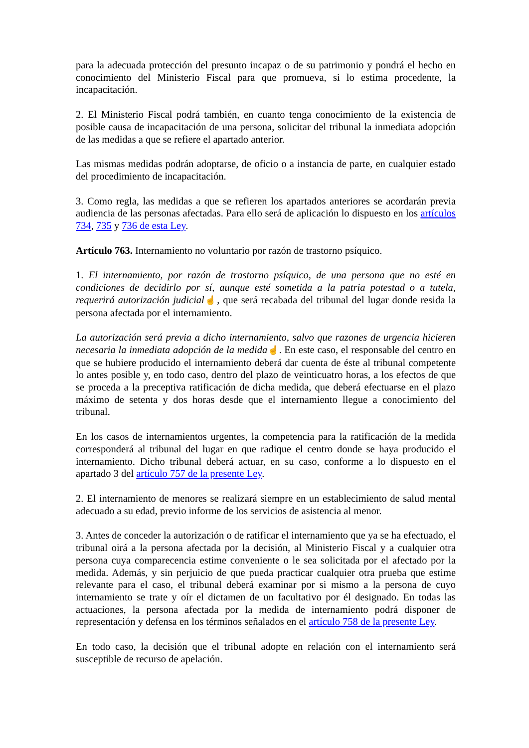para la adecuada protección del presunto incapaz o de su patrimonio y pondrá el hecho en conocimiento del Ministerio Fiscal para que promueva, si lo estima procedente, la incapacitación.
2. El Ministerio Fiscal podrá también, en cuanto tenga conocimiento de la existencia de posible causa de incapacitación de una persona, solicitar del tribunal la inmediata adopción de las medidas a que se refiere el apartado anterior.
Las mismas medidas podrán adoptarse, de oficio o a instancia de parte, en cualquier estado del procedimiento de incapacitación.
3. Como regla, las medidas a que se refieren los apartados anteriores se acordarán previa audiencia de las personas afectadas. Para ello será de aplicación lo dispuesto en los artículos 734, 735 y 736 de esta Ley.
Artículo 763. Internamiento no voluntario por razón de trastorno psíquico.
1. El internamiento, por razón de trastorno psíquico, de una persona que no esté en condiciones de decidirlo por sí, aunque esté sometida a la patria potestad o a tutela, requerirá autorización judicial☝, que será recabada del tribunal del lugar donde resida la persona afectada por el internamiento.
La autorización será previa a dicho internamiento, salvo que razones de urgencia hicieren necesaria la inmediata adopción de la medida☝. En este caso, el responsable del centro en que se hubiere producido el internamiento deberá dar cuenta de éste al tribunal competente lo antes posible y, en todo caso, dentro del plazo de veinticuatro horas, a los efectos de que se proceda a la preceptiva ratificación de dicha medida, que deberá efectuarse en el plazo máximo de setenta y dos horas desde que el internamiento llegue a conocimiento del tribunal.
En los casos de internamientos urgentes, la competencia para la ratificación de la medida corresponderá al tribunal del lugar en que radique el centro donde se haya producido el internamiento. Dicho tribunal deberá actuar, en su caso, conforme a lo dispuesto en el apartado 3 del artículo 757 de la presente Ley.
2. El internamiento de menores se realizará siempre en un establecimiento de salud mental adecuado a su edad, previo informe de los servicios de asistencia al menor.
3. Antes de conceder la autorización o de ratificar el internamiento que ya se ha efectuado, el tribunal oirá a la persona afectada por la decisión, al Ministerio Fiscal y a cualquier otra persona cuya comparecencia estime conveniente o le sea solicitada por el afectado por la medida. Además, y sin perjuicio de que pueda practicar cualquier otra prueba que estime relevante para el caso, el tribunal deberá examinar por si mismo a la persona de cuyo internamiento se trate y oír el dictamen de un facultativo por él designado. En todas las actuaciones, la persona afectada por la medida de internamiento podrá disponer de representación y defensa en los términos señalados en el artículo 758 de la presente Ley.
En todo caso, la decisión que el tribunal adopte en relación con el internamiento será susceptible de recurso de apelación.